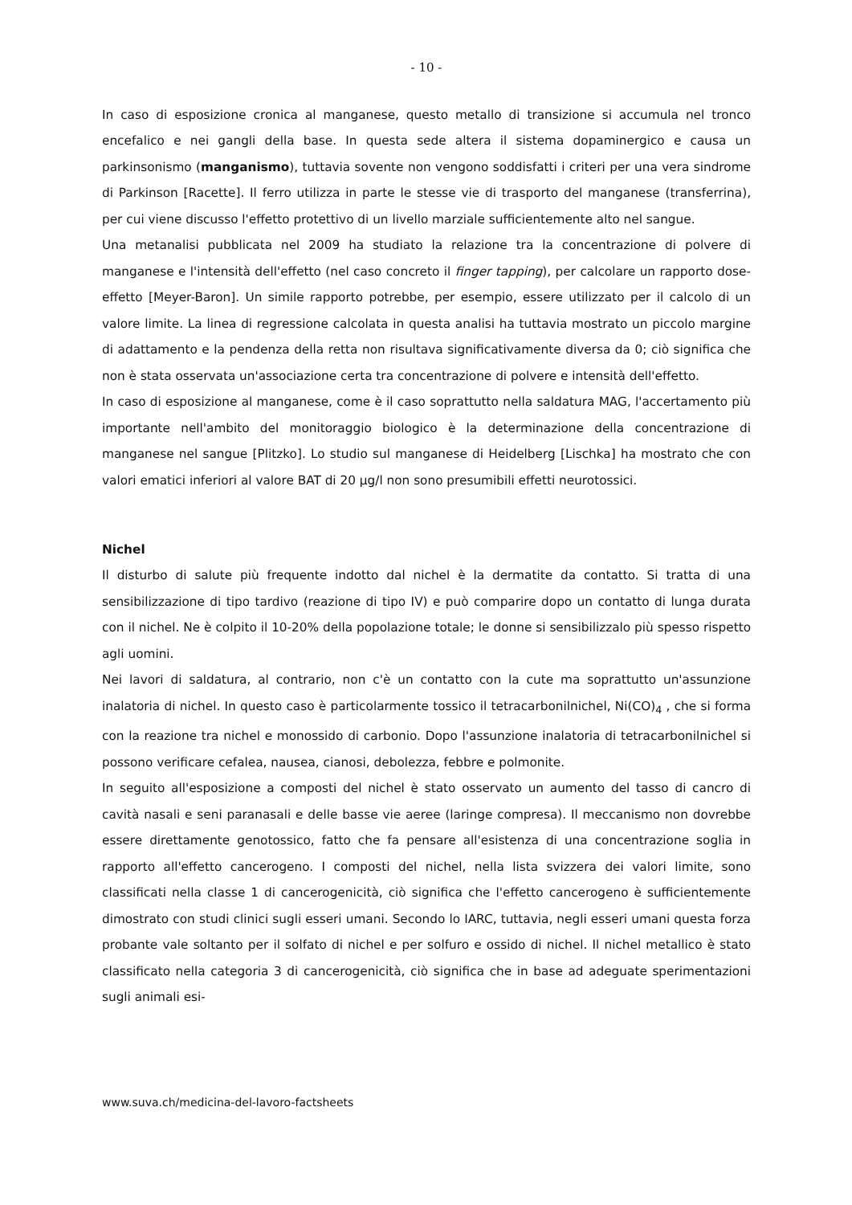- 10 -
In caso di esposizione cronica al manganese, questo metallo di transizione si accumula nel tronco encefalico e nei gangli della base. In questa sede altera il sistema dopaminergico e causa un parkinsonismo (manganismo), tuttavia sovente non vengono soddisfatti i criteri per una vera sindrome di Parkinson [Racette]. Il ferro utilizza in parte le stesse vie di trasporto del manganese (transferrina), per cui viene discusso l'effetto protettivo di un livello marziale sufficientemente alto nel sangue.
Una metanalisi pubblicata nel 2009 ha studiato la relazione tra la concentrazione di polvere di manganese e l'intensità dell'effetto (nel caso concreto il finger tapping), per calcolare un rapporto dose-effetto [Meyer-Baron]. Un simile rapporto potrebbe, per esempio, essere utilizzato per il calcolo di un valore limite. La linea di regressione calcolata in questa analisi ha tuttavia mostrato un piccolo margine di adattamento e la pendenza della retta non risultava significativamente diversa da 0; ciò significa che non è stata osservata un'associazione certa tra concentrazione di polvere e intensità dell'effetto.
In caso di esposizione al manganese, come è il caso soprattutto nella saldatura MAG, l'accertamento più importante nell'ambito del monitoraggio biologico è la determinazione della concentrazione di manganese nel sangue [Plitzko]. Lo studio sul manganese di Heidelberg [Lischka] ha mostrato che con valori ematici inferiori al valore BAT di 20 µg/l non sono presumibili effetti neurotossici.
Nichel
Il disturbo di salute più frequente indotto dal nichel è la dermatite da contatto. Si tratta di una sensibilizzazione di tipo tardivo (reazione di tipo IV) e può comparire dopo un contatto di lunga durata con il nichel. Ne è colpito il 10-20% della popolazione totale; le donne si sensibilizzalo più spesso rispetto agli uomini.
Nei lavori di saldatura, al contrario, non c'è un contatto con la cute ma soprattutto un'assunzione inalatoria di nichel. In questo caso è particolarmente tossico il tetracarbonilnichel, Ni(CO)<sub>4</sub> , che si forma con la reazione tra nichel e monossido di carbonio. Dopo l'assunzione inalatoria di tetracarbonilnichel si possono verificare cefalea, nausea, cianosi, debolezza, febbre e polmonite.
In seguito all'esposizione a composti del nichel è stato osservato un aumento del tasso di cancro di cavità nasali e seni paranasali e delle basse vie aeree (laringe compresa). Il meccanismo non dovrebbe essere direttamente genotossico, fatto che fa pensare all'esistenza di una concentrazione soglia in rapporto all'effetto cancerogeno. I composti del nichel, nella lista svizzera dei valori limite, sono classificati nella classe 1 di cancerogenicità, ciò significa che l'effetto cancerogeno è sufficientemente dimostrato con studi clinici sugli esseri umani. Secondo lo IARC, tuttavia, negli esseri umani questa forza probante vale soltanto per il solfato di nichel e per solfuro e ossido di nichel. Il nichel metallico è stato classificato nella categoria 3 di cancerogenicità, ciò significa che in base ad adeguate sperimentazioni sugli animali esi-
www.suva.ch/medicina-del-lavoro-factsheets